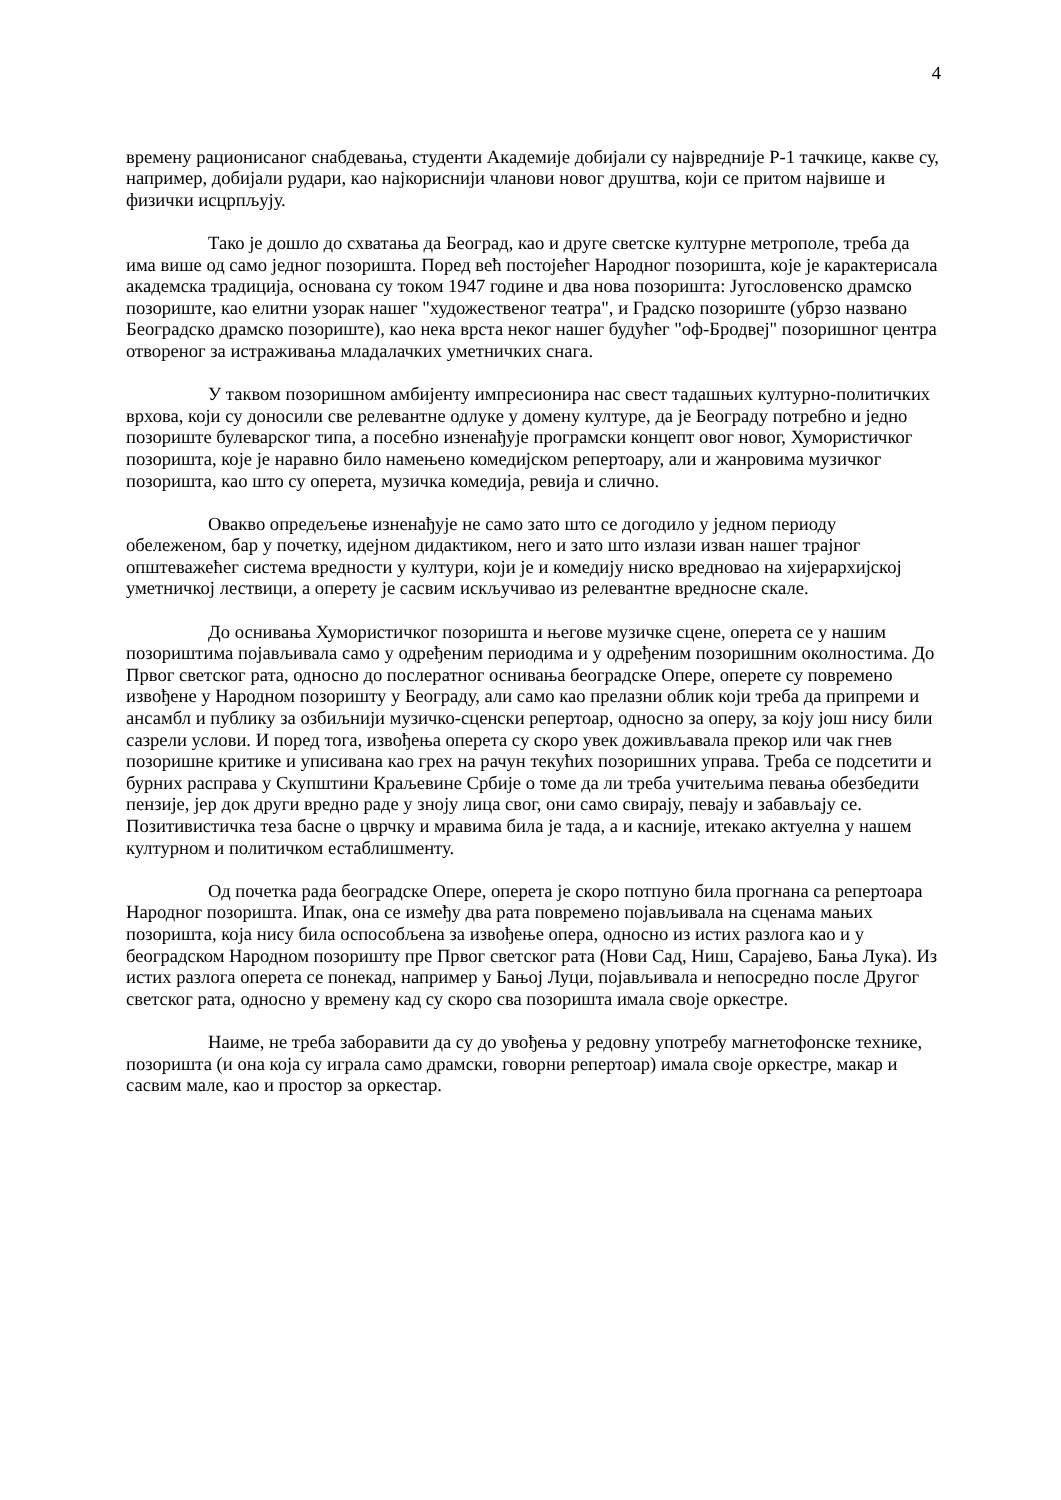4
времену рационисаног снабдевања, студенти Академије добијали су највредније Р-1 тачкице, какве су, например, добијали рудари, као најкориснији чланови новог друштва, који се притом највише и физички исцрпљују.
Тако је дошло до схватања да Београд, као и друге светске културне метрополе, треба да има више од само једног позоришта. Поред већ постојећег Народног позоришта, које је карактерисала академска традиција, основана су током 1947 године и два нова позоришта: Југословенско драмско позориште, као елитни узорак нашег "художественог театра", и Градско позориште (убрзо названо Београдско драмско позориште), као нека врста неког нашег будућег "оф-Бродвеј" позоришног центра отвореног за истраживања младалачких уметничких снага.
У таквом позоришном амбијенту импресионира нас свест тадашњих културно-политичких врхова, који су доносили све релевантне одлуке у домену културе, да је Београду потребно и једно позориште булеварског типа, а посебно изненађује програмски концепт овог новог, Хумористичког позоришта, које је наравно било намењено комедијском репертоару, али и жанровима музичког позоришта, као што су оперета, музичка комедија, ревија и слично.
Овакво опредељење изненађује не само зато што се догодило у једном периоду обележеном, бар у почетку, идејном дидактиком, него и зато што излази изван нашег трајног општеважећег система вредности у култури, који је и комедију ниско вредновао на хијерархијској уметничкој лествици, а оперету је сасвим искључивао из релевантне вредносне скале.
До оснивања Хумористичког позоришта и његове музичке сцене, оперета се у нашим позориштима појављивала само у одређеним периодима и у одређеним позоришним околностима. До Првог светског рата, односно до послератног оснивања београдске Опере, оперете су повремено извођене у Народном позоришту у Београду, али само као прелазни облик који треба да припреми и ансамбл и публику за озбиљнији музичко-сценски репертоар, односно за оперу, за коју још нису били сазрели услови. И поред тога, извођења оперета су скоро увек доживљавала прекор или чак гнев позоришне критике и уписивана као грех на рачун текућих позоришних управа. Треба се подсетити и бурних расправа у Скупштини Краљевине Србије о томе да ли треба учитељима певања обезбедити пензије, јер док други вредно раде у зноју лица свог, они само свирају, певају и забављају се. Позитивистичка теза басне о цврчку и мравима била је тада, а и касније, итекако актуелна у нашем културном и политичком естаблишменту.
Од почетка рада београдске Опере, оперета је скоро потпуно била прогнана са репертоара Народног позоришта. Ипак, она се између два рата повремено појављивала на сценама мањих позоришта, која нису била оспособљена за извођење опера, односно из истих разлога као и у београдском Народном позоришту пре Првог светског рата (Нови Сад, Ниш, Сарајево, Бања Лука). Из истих разлога оперета се понекад, например у Бањој Луци, појављивала и непосредно после Другог светског рата, односно у времену кад су скоро сва позоришта имала своје оркестре.
Наиме, не треба заборавити да су до увођења у редовну употребу магнетофонске технике, позоришта (и она која су играла само драмски, говорни репертоар) имала своје оркестре, макар и сасвим мале, као и простор за оркестар.